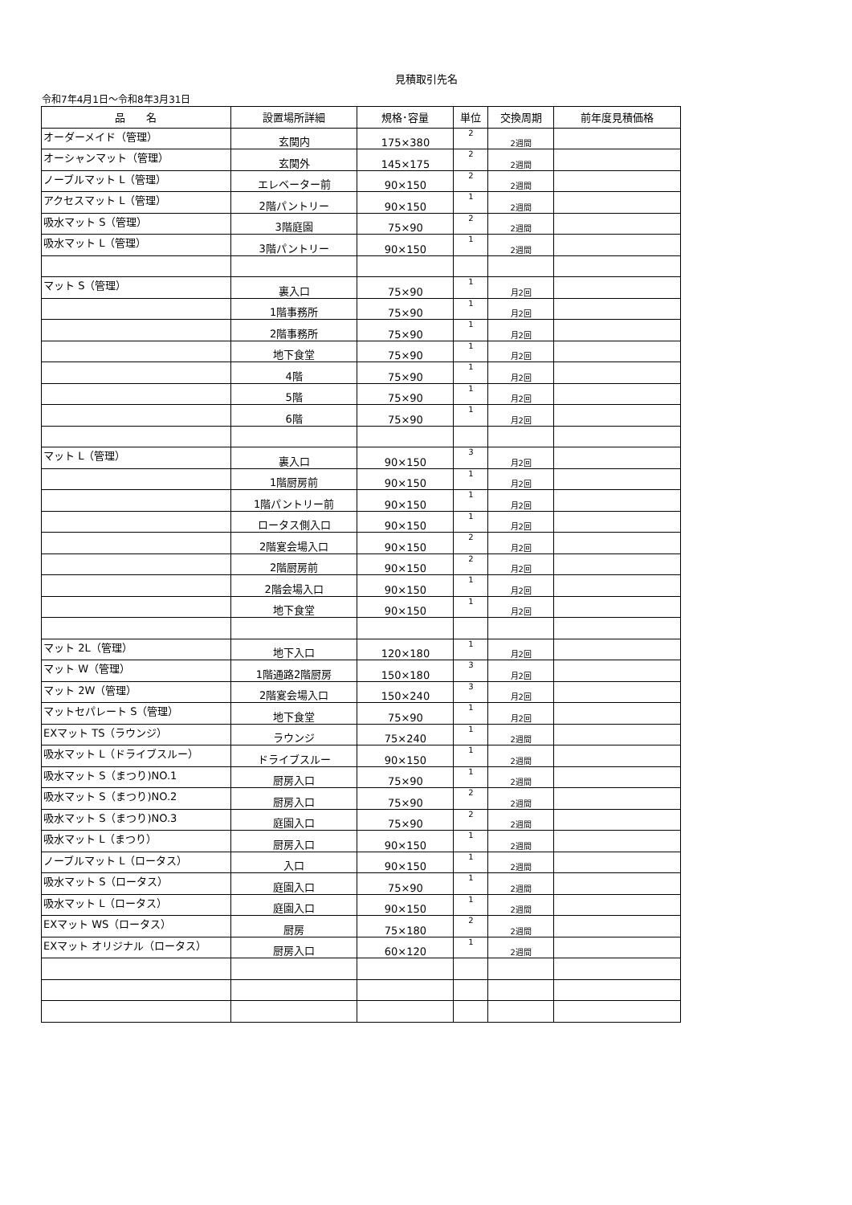見積取引先名
令和7年4月1日～令和8年3月31日
| 品 名 | 設置場所詳細 | 規格･容量 | 単位 | 交換周期 | 前年度見積価格 |
| --- | --- | --- | --- | --- | --- |
| オーダーメイド（管理） | 玄関内 | 175×380 | 2 | 2週間 | |
| オーシャンマット（管理） | 玄関外 | 145×175 | 2 | 2週間 | |
| ノーブルマット L（管理） | エレベーター前 | 90×150 | 2 | 2週間 | |
| アクセスマット L（管理） | 2階パントリー | 90×150 | 1 | 2週間 | |
| 吸水マット S（管理） | 3階庭園 | 75×90 | 2 | 2週間 | |
| 吸水マット L（管理） | 3階パントリー | 90×150 | 1 | 2週間 | |
| マット S（管理） | 裏入口 | 75×90 | 1 | 月2回 | |
| | 1階事務所 | 75×90 | 1 | 月2回 | |
| | 2階事務所 | 75×90 | 1 | 月2回 | |
| | 地下食堂 | 75×90 | 1 | 月2回 | |
| | 4階 | 75×90 | 1 | 月2回 | |
| | 5階 | 75×90 | 1 | 月2回 | |
| | 6階 | 75×90 | 1 | 月2回 | |
| マット L（管理） | 裏入口 | 90×150 | 3 | 月2回 | |
| | 1階厨房前 | 90×150 | 1 | 月2回 | |
| | 1階パントリー前 | 90×150 | 1 | 月2回 | |
| | ロータス側入口 | 90×150 | 1 | 月2回 | |
| | 2階宴会場入口 | 90×150 | 2 | 月2回 | |
| | 2階厨房前 | 90×150 | 2 | 月2回 | |
| | 2階会場入口 | 90×150 | 1 | 月2回 | |
| | 地下食堂 | 90×150 | 1 | 月2回 | |
| マット 2L（管理） | 地下入口 | 120×180 | 1 | 月2回 | |
| マット W（管理） | 1階通路2階厨房 | 150×180 | 3 | 月2回 | |
| マット 2W（管理） | 2階宴会場入口 | 150×240 | 3 | 月2回 | |
| マットセパレート S（管理） | 地下食堂 | 75×90 | 1 | 月2回 | |
| EXマット TS（ラウンジ） | ラウンジ | 75×240 | 1 | 2週間 | |
| 吸水マット L（ドライブスルー） | ドライブスルー | 90×150 | 1 | 2週間 | |
| 吸水マット S（まつり)NO.1 | 厨房入口 | 75×90 | 1 | 2週間 | |
| 吸水マット S（まつり)NO.2 | 厨房入口 | 75×90 | 2 | 2週間 | |
| 吸水マット S（まつり)NO.3 | 庭園入口 | 75×90 | 2 | 2週間 | |
| 吸水マット L（まつり） | 厨房入口 | 90×150 | 1 | 2週間 | |
| ノーブルマット L（ロータス） | 入口 | 90×150 | 1 | 2週間 | |
| 吸水マット S（ロータス） | 庭園入口 | 75×90 | 1 | 2週間 | |
| 吸水マット L（ロータス） | 庭園入口 | 90×150 | 1 | 2週間 | |
| EXマット WS（ロータス） | 厨房 | 75×180 | 2 | 2週間 | |
| EXマット オリジナル（ロータス） | 厨房入口 | 60×120 | 1 | 2週間 | |